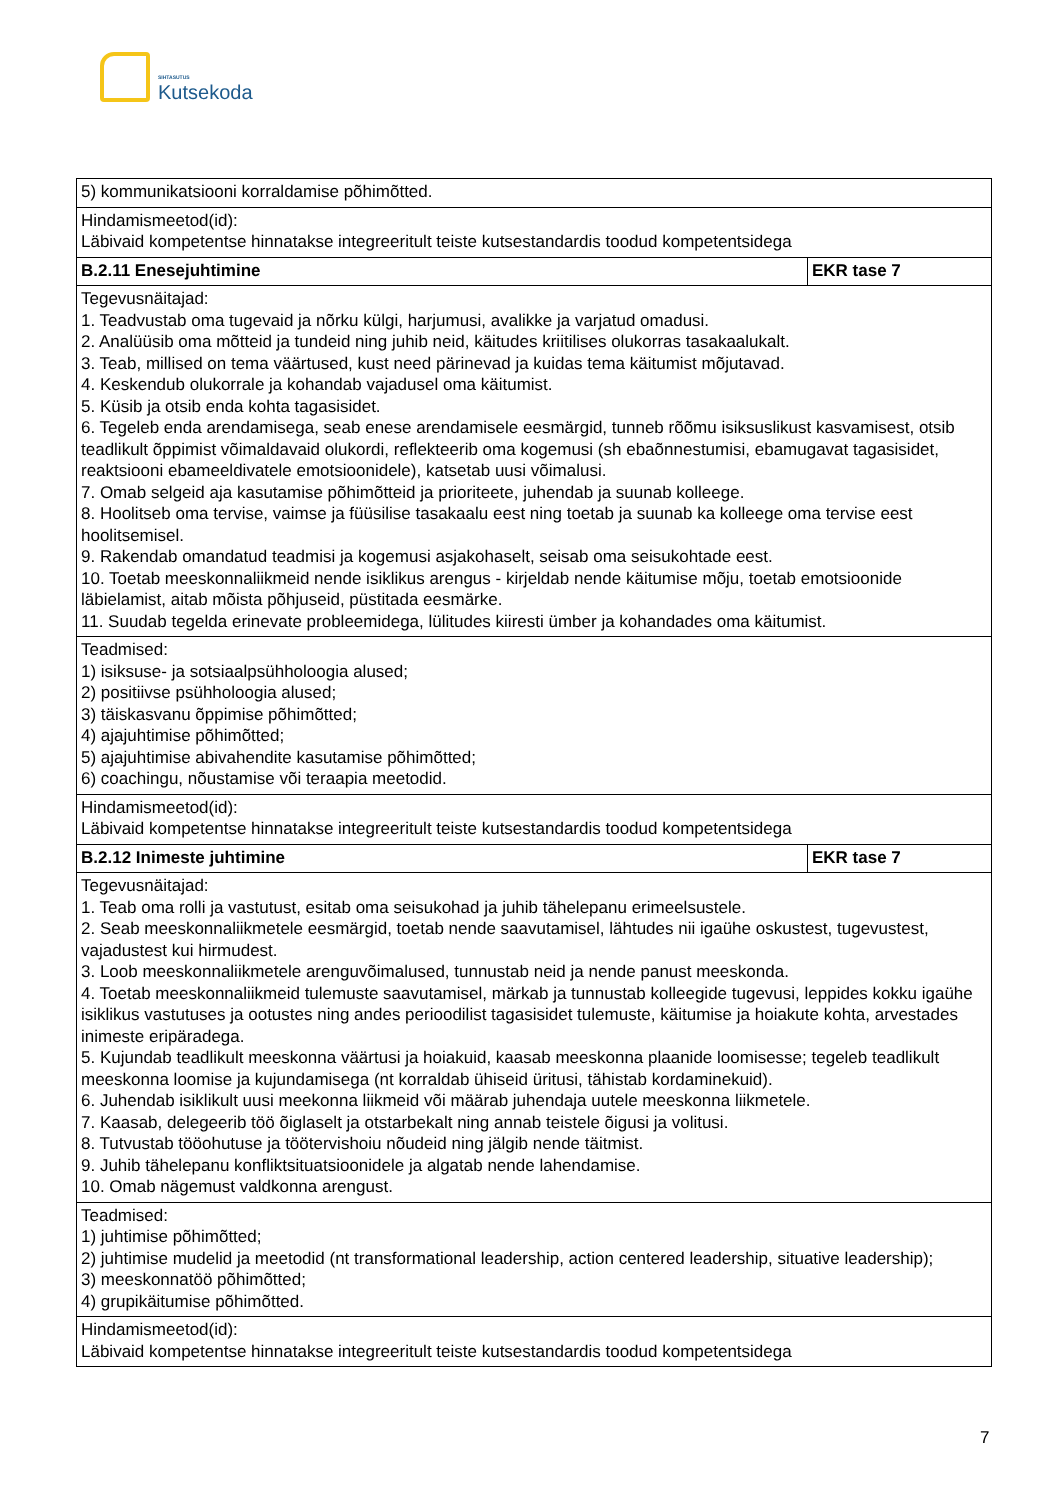SIHTASUTUS
Kutsekoda
| 5) kommunikatsiooni korraldamise põhimõtted. | |
| Hindamismeetod(id): Läbivaid kompetentse hinnatakse integreeritult teiste kutsestandardis toodud kompetentsidega | |
| B.2.11 Enesejuhtimine | EKR tase 7 |
| Tegevusnäitajad: 1. Teadvustab oma tugevaid ja nõrku külgi, harjumusi, avalikke ja varjatud omadusi. 2. Analüüsib oma mõtteid ja tundeid ning juhib neid, käitudes kriitilises olukorras tasakaalukalt. 3. Teab, millised on tema väärtused, kust need pärinevad ja kuidas tema käitumist mõjutavad. 4. Keskendub olukorrale ja kohandab vajadusel oma käitumist. 5. Küsib ja otsib enda kohta tagasisidet. 6. Tegeleb enda arendamisega, seab enese arendamisele eesmärgid, tunneb rõõmu isiksuslikust kasvamisest, otsib teadlikult õppimist võimaldavaid olukordi, reflekteerib oma kogemusi (sh ebaõnnestumisi, ebamugavat tagasisidet, reaktsiooni ebameeldivatele emotsioonidele), katsetab uusi võimalusi. 7. Omab selgeid aja kasutamise põhimõtteid ja prioriteete, juhendab ja suunab kolleege. 8. Hoolitseb oma tervise, vaimse ja füüsilise tasakaalu eest ning toetab ja suunab ka kolleege oma tervise eest hoolitsemisel. 9. Rakendab omandatud teadmisi ja kogemusi asjakohaselt, seisab oma seisukohtade eest. 10. Toetab meeskonnaliikmeid nende isiklikus arengus - kirjeldab nende käitumise mõju, toetab emotsioonide läbielamist, aitab mõista põhjuseid, püstitada eesmärke. 11. Suudab tegelda erinevate probleemidega, lülitudes kiiresti ümber ja kohandades oma käitumist. | |
| Teadmised: 1) isiksuse- ja sotsiaalpsühholoogia alused; 2) positiivse psühholoogia alused; 3) täiskasvanu õppimise põhimõtted; 4) ajajuhtimise põhimõtted; 5) ajajuhtimise abivahendite kasutamise põhimõtted; 6) coachingu, nõustamise või teraapia meetodid. | |
| Hindamismeetod(id): Läbivaid kompetentse hinnatakse integreeritult teiste kutsestandardis toodud kompetentsidega | |
| B.2.12 Inimeste juhtimine | EKR tase 7 |
| Tegevusnäitajad: 1. Teab oma rolli ja vastutust, esitab oma seisukohad ja juhib tähelepanu erimeelsustele. 2. Seab meeskonnaliikmetele eesmärgid, toetab nende saavutamisel, lähtudes nii igaühe oskustest, tugevustest, vajadustest kui hirmudest. 3. Loob meeskonnaliikmetele arenguvõimalused, tunnustab neid ja nende panust meeskonda. 4. Toetab meeskonnaliikmeid tulemuste saavutamisel, märkab ja tunnustab kolleegide tugevusi, leppides kokku igaühe isiklikus vastutuses ja ootustes ning andes perioodilist tagasisidet tulemuste, käitumise ja hoiakute kohta, arvestades inimeste eripäradega. 5. Kujundab teadlikult meeskonna väärtusi ja hoiakuid, kaasab meeskonna plaanide loomisesse; tegeleb teadlikult meeskonna loomise ja kujundamisega (nt korraldab ühiseid üritusi, tähistab kordaminekuid). 6. Juhendab isiklikult uusi meekonna liikmeid või määrab juhendaja uutele meeskonna liikmetele. 7. Kaasab, delegeerib töö õiglaselt ja otstarbekalt ning annab teistele õigusi ja volitusi. 8. Tutvustab tööohutuse ja töötervishoiu nõudeid ning jälgib nende täitmist. 9. Juhib tähelepanu konfliktsituatsioonidele ja algatab nende lahendamise. 10. Omab nägemust valdkonna arengust. | |
| Teadmised: 1) juhtimise põhimõtted; 2) juhtimise mudelid ja meetodid (nt transformational leadership, action centered leadership, situative leadership); 3) meeskonnatöö põhimõtted; 4) grupikäitumise põhimõtted. | |
| Hindamismeetod(id): Läbivaid kompetentse hinnatakse integreeritult teiste kutsestandardis toodud kompetentsidega | |
7